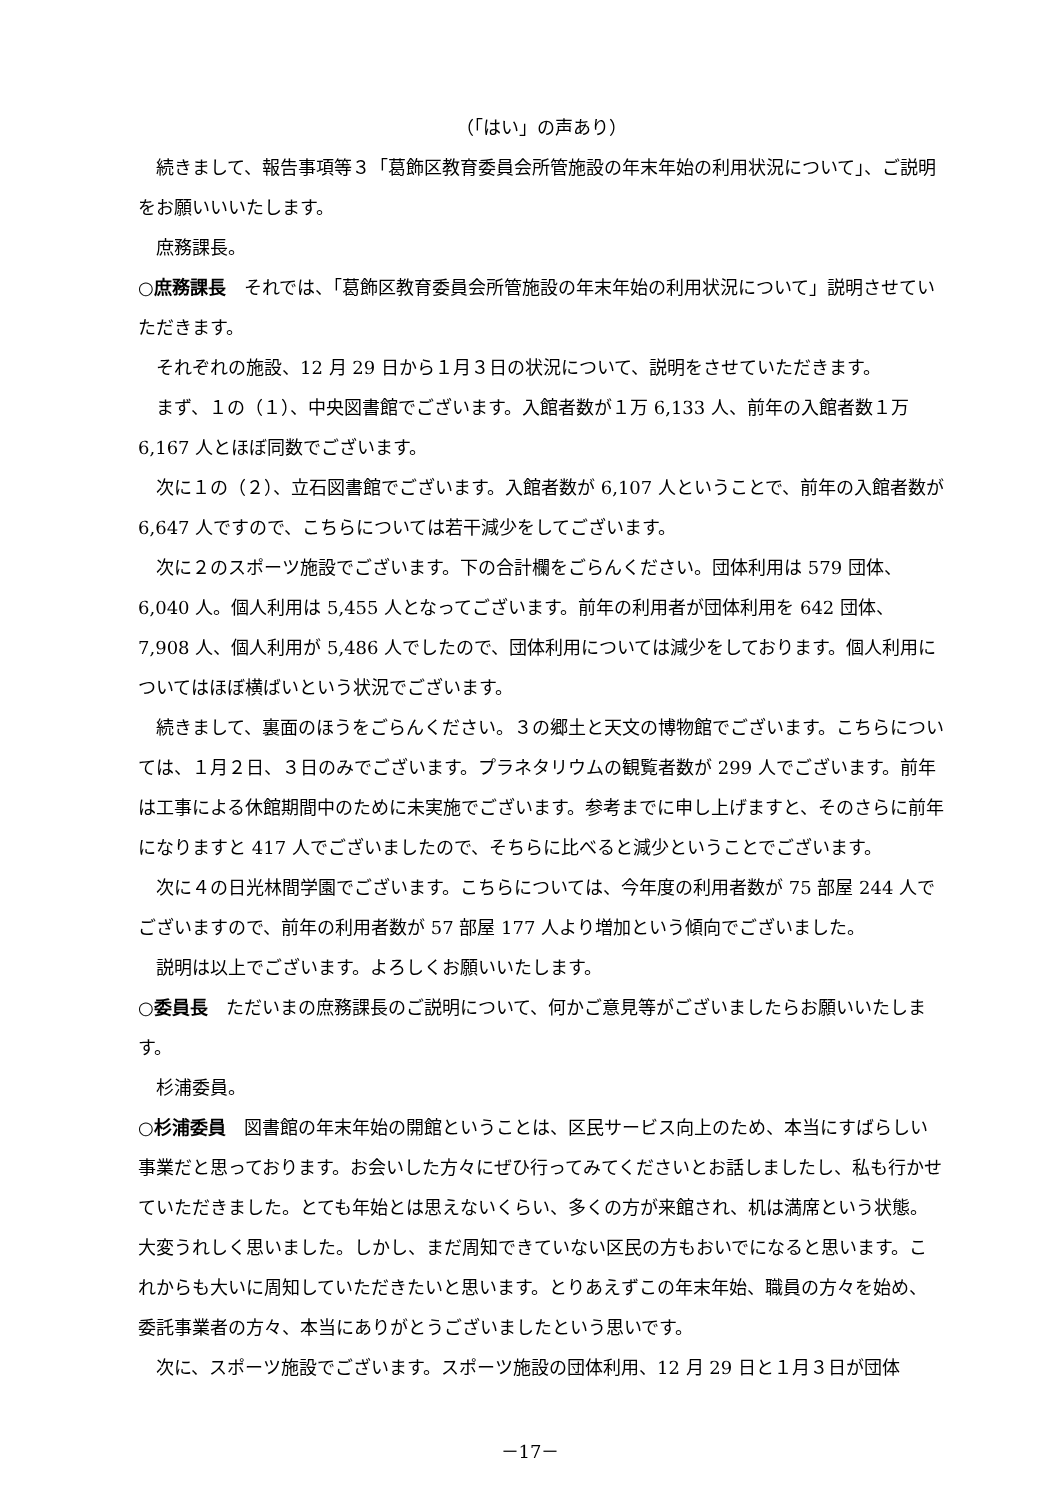（「はい」の声あり）
続きまして、報告事項等３「葛飾区教育委員会所管施設の年末年始の利用状況について」、ご説明をお願いいいたします。
庶務課長。
○庶務課長　それでは、「葛飾区教育委員会所管施設の年末年始の利用状況について」説明させていただきます。
それぞれの施設、12 月 29 日から１月３日の状況について、説明をさせていただきます。
まず、１の（１）、中央図書館でございます。入館者数が１万 6,133 人、前年の入館者数１万 6,167 人とほぼ同数でございます。
次に１の（２）、立石図書館でございます。入館者数が 6,107 人ということで、前年の入館者数が 6,647 人ですので、こちらについては若干減少をしてございます。
次に２のスポーツ施設でございます。下の合計欄をごらんください。団体利用は 579 団体、6,040 人。個人利用は 5,455 人となってございます。前年の利用者が団体利用を 642 団体、7,908 人、個人利用が 5,486 人でしたので、団体利用については減少をしております。個人利用についてはほぼ横ばいという状況でございます。
続きまして、裏面のほうをごらんください。３の郷土と天文の博物館でございます。こちらについては、１月２日、３日のみでございます。プラネタリウムの観覧者数が 299 人でございます。前年は工事による休館期間中のために未実施でございます。参考までに申し上げますと、そのさらに前年になりますと 417 人でございましたので、そちらに比べると減少ということでございます。
次に４の日光林間学園でございます。こちらについては、今年度の利用者数が 75 部屋 244 人でございますので、前年の利用者数が 57 部屋 177 人より増加という傾向でございました。
説明は以上でございます。よろしくお願いいたします。
○委員長　ただいまの庶務課長のご説明について、何かご意見等がございましたらお願いいたします。
杉浦委員。
○杉浦委員　図書館の年末年始の開館ということは、区民サービス向上のため、本当にすばらしい事業だと思っております。お会いした方々にぜひ行ってみてくださいとお話しましたし、私も行かせていただきました。とても年始とは思えないくらい、多くの方が来館され、机は満席という状態。大変うれしく思いました。しかし、まだ周知できていない区民の方もおいでになると思います。これからも大いに周知していただきたいと思います。とりあえずこの年末年始、職員の方々を始め、委託事業者の方々、本当にありがとうございましたという思いです。
次に、スポーツ施設でございます。スポーツ施設の団体利用、12 月 29 日と１月３日が団体
－17－